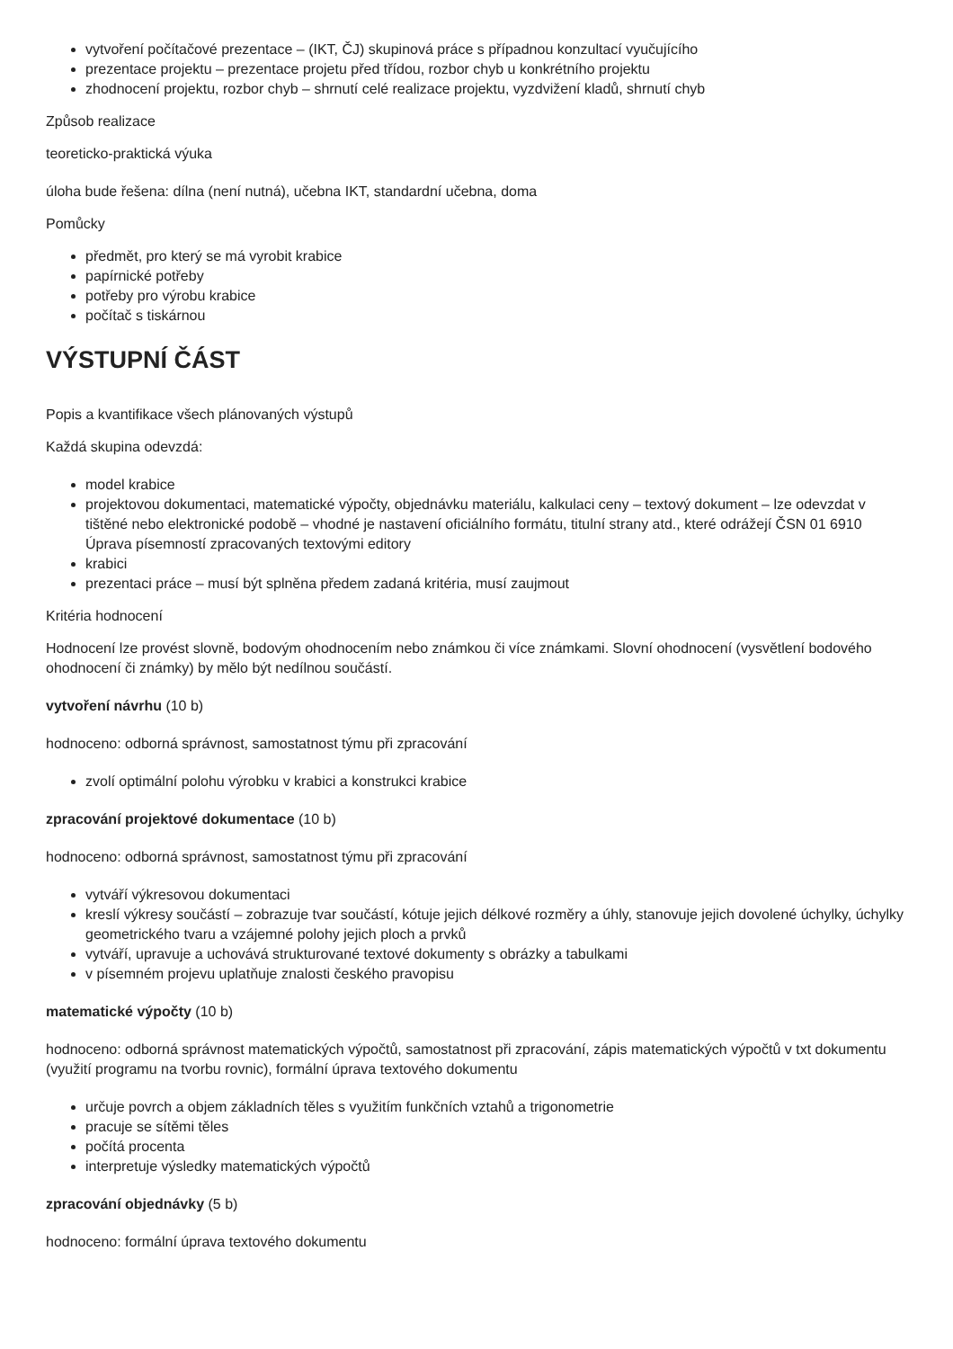vytvoření počítačové prezentace – (IKT, ČJ) skupinová práce s případnou konzultací vyučujícího
prezentace projektu – prezentace projetu před třídou, rozbor chyb u konkrétního projektu
zhodnocení projektu, rozbor chyb – shrnutí celé realizace projektu, vyzdvižení kladů, shrnutí chyb
Způsob realizace
teoreticko-praktická výuka
úloha bude řešena: dílna (není nutná), učebna IKT, standardní učebna, doma
Pomůcky
předmět, pro který se má vyrobit krabice
papírnické potřeby
potřeby pro výrobu krabice
počítač s tiskárnou
VÝSTUPNÍ ČÁST
Popis a kvantifikace všech plánovaných výstupů
Každá skupina odevzdá:
model krabice
projektovou dokumentaci, matematické výpočty, objednávku materiálu, kalkulaci ceny – textový dokument – lze odevzdat v tištěné nebo elektronické podobě – vhodné je nastavení oficiálního formátu, titulní strany atd., které odrážejí ČSN 01 6910 Úprava písemností zpracovaných textovými editory
krabici
prezentaci práce – musí být splněna předem zadaná kritéria, musí zaujmout
Kritéria hodnocení
Hodnocení lze provést slovně, bodovým ohodnocením nebo známkou či více známkami. Slovní ohodnocení (vysvětlení bodového ohodnocení či známky) by mělo být nedílnou součástí.
vytvoření návrhu (10 b)
hodnoceno: odborná správnost, samostatnost týmu při zpracování
zvolí optimální polohu výrobku v krabici a konstrukci krabice
zpracování projektové dokumentace (10 b)
hodnoceno: odborná správnost, samostatnost týmu při zpracování
vytváří výkresovou dokumentaci
kreslí výkresy součástí – zobrazuje tvar součástí, kótuje jejich délkové rozměry a úhly, stanovuje jejich dovolené úchylky, úchylky geometrického tvaru a vzájemné polohy jejich ploch a prvků
vytváří, upravuje a uchovává strukturované textové dokumenty s obrázky a tabulkami
v písemném projevu uplatňuje znalosti českého pravopisu
matematické výpočty (10 b)
hodnoceno: odborná správnost matematických výpočtů, samostatnost při zpracování, zápis matematických výpočtů v txt dokumentu (využití programu na tvorbu rovnic), formální úprava textového dokumentu
určuje povrch a objem základních těles s využitím funkčních vztahů a trigonometrie
pracuje se sítěmi těles
počítá procenta
interpretuje výsledky matematických výpočtů
zpracování objednávky (5 b)
hodnoceno: formální úprava textového dokumentu